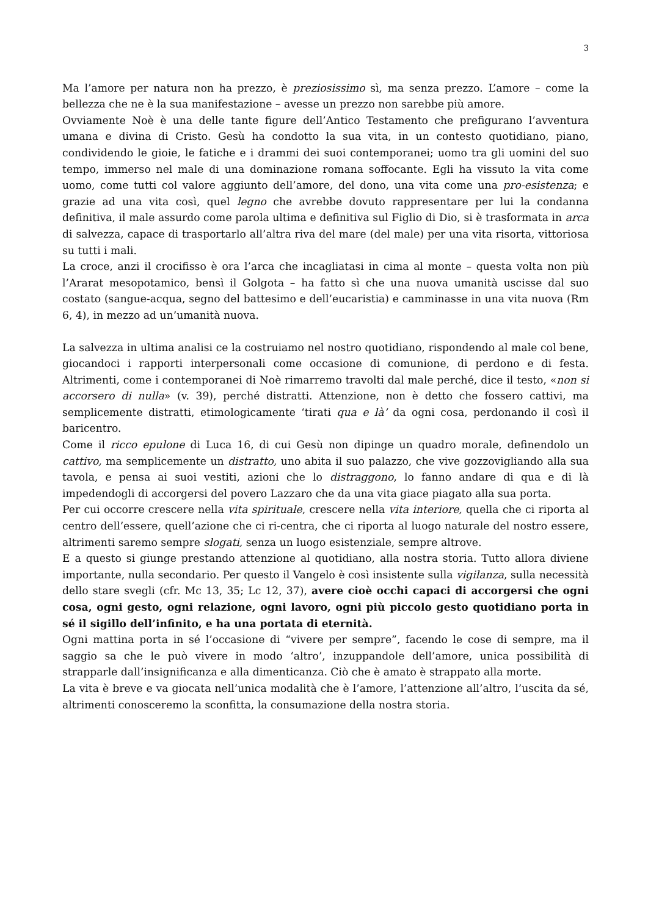3
Ma l’amore per natura non ha prezzo, è preziosissimo sì, ma senza prezzo. L’amore – come la bellezza che ne è la sua manifestazione – avesse un prezzo non sarebbe più amore.
Ovviamente Noè è una delle tante figure dell’Antico Testamento che prefigurano l’avventura umana e divina di Cristo. Gesù ha condotto la sua vita, in un contesto quotidiano, piano, condividendo le gioie, le fatiche e i drammi dei suoi contemporanei; uomo tra gli uomini del suo tempo, immerso nel male di una dominazione romana soffocante. Egli ha vissuto la vita come uomo, come tutti col valore aggiunto dell’amore, del dono, una vita come una pro-esistenza; e grazie ad una vita così, quel legno che avrebbe dovuto rappresentare per lui la condanna definitiva, il male assurdo come parola ultima e definitiva sul Figlio di Dio, si è trasformata in arca di salvezza, capace di trasportarlo all’altra riva del mare (del male) per una vita risorta, vittoriosa su tutti i mali.
La croce, anzi il crocifisso è ora l’arca che incagliatasi in cima al monte – questa volta non più l’Ararat mesopotamico, bensì il Golgota – ha fatto sì che una nuova umanità uscisse dal suo costato (sangue-acqua, segno del battesimo e dell’eucaristia) e camminasse in una vita nuova (Rm 6, 4), in mezzo ad un’umanità nuova.
La salvezza in ultima analisi ce la costruiamo nel nostro quotidiano, rispondendo al male col bene, giocandoci i rapporti interpersonali come occasione di comunione, di perdono e di festa. Altrimenti, come i contemporanei di Noè rimarremo travolti dal male perché, dice il testo, «non si accorsero di nulla» (v. 39), perché distratti. Attenzione, non è detto che fossero cattivi, ma semplicemente distratti, etimologicamente ‘tirati qua e là’ da ogni cosa, perdonando il così il baricentro.
Come il ricco epulone di Luca 16, di cui Gesù non dipinge un quadro morale, definendolo un cattivo, ma semplicemente un distratto, uno abita il suo palazzo, che vive gozzovigliando alla sua tavola, e pensa ai suoi vestiti, azioni che lo distraggono, lo fanno andare di qua e di là impedendogli di accorgersi del povero Lazzaro che da una vita giace piagato alla sua porta.
Per cui occorre crescere nella vita spirituale, crescere nella vita interiore, quella che ci riporta al centro dell’essere, quell’azione che ci ri-centra, che ci riporta al luogo naturale del nostro essere, altrimenti saremo sempre slogati, senza un luogo esistenziale, sempre altrove.
E a questo si giunge prestando attenzione al quotidiano, alla nostra storia. Tutto allora diviene importante, nulla secondario. Per questo il Vangelo è così insistente sulla vigilanza, sulla necessità dello stare svegli (cfr. Mc 13, 35; Lc 12, 37), avere cioè occhi capaci di accorgersi che ogni cosa, ogni gesto, ogni relazione, ogni lavoro, ogni più piccolo gesto quotidiano porta in sé il sigillo dell’infinito, e ha una portata di eternità.
Ogni mattina porta in sé l’occasione di “vivere per sempre”, facendo le cose di sempre, ma il saggio sa che le può vivere in modo ‘altro’, inzuppandole dell’amore, unica possibilità di strapparle dall’insignificanza e alla dimenticanza. Ciò che è amato è strappato alla morte.
La vita è breve e va giocata nell’unica modalità che è l’amore, l’attenzione all’altro, l’uscita da sé, altrimenti conosceremo la sconfitta, la consumazione della nostra storia.